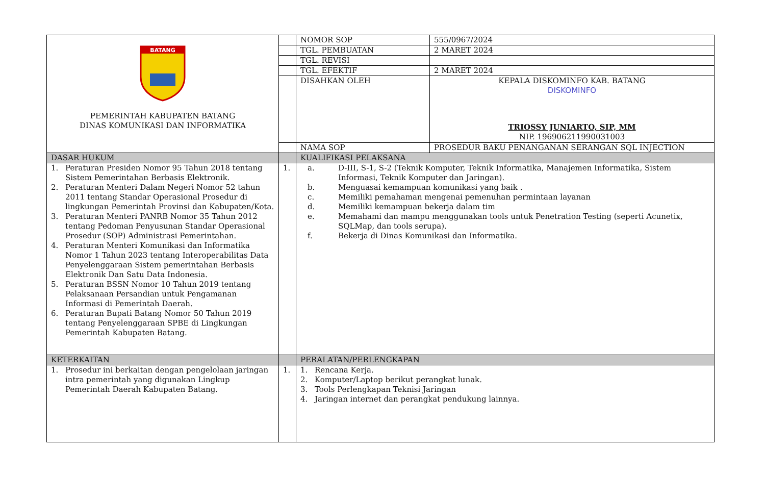| BATANG PEMERINTAH KABUPATEN BATANG DINAS KOMUNIKASI DAN INFORMATIKA | | NOMOR SOP | 555/0967/2024 |
| | | TGL. PEMBUATAN | 2 MARET 2024 |
| | | TGL. REVISI | |
| | | TGL. EFEKTIF | 2 MARET 2024 |
| | | DISAHKAN OLEH | KEPALA DISKOMINFO KAB. BATANG DISKOMINFO TRIOSSY JUNIARTO, SIP, MM NIP. 196906211990031003 |
| | | NAMA SOP | PROSEDUR BAKU PENANGANAN SERANGAN SQL INJECTION |
| DASAR HUKUM | | KUALIFIKASI PELAKSANA | |
| 1. Peraturan Presiden Nomor 95 Tahun 2018 tentang Sistem Pemerintahan Berbasis Elektronik. 2. Peraturan Menteri Dalam Negeri Nomor 52 tahun 2011 tentang Standar Operasional Prosedur di lingkungan Pemerintah Provinsi dan Kabupaten/Kota. 3. Peraturan Menteri PANRB Nomor 35 Tahun 2012 tentang Pedoman Penyusunan Standar Operasional Prosedur (SOP) Administrasi Pemerintahan. 4. Peraturan Menteri Komunikasi dan Informatika Nomor 1 Tahun 2023 tentang Interoperabilitas Data Penyelenggaraan Sistem pemerintahan Berbasis Elektronik Dan Satu Data Indonesia. 5. Peraturan BSSN Nomor 10 Tahun 2019 tentang Pelaksanaan Persandian untuk Pengamanan Informasi di Pemerintah Daerah. 6. Peraturan Bupati Batang Nomor 50 Tahun 2019 tentang Penyelenggaraan SPBE di Lingkungan Pemerintah Kabupaten Batang. | 1. | a. D-III, S-1, S-2 (Teknik Komputer, Teknik Informatika, Manajemen Informatika, Sistem Informasi, Teknik Komputer dan Jaringan). b. Menguasai kemampuan komunikasi yang baik . c. Memiliki pemahaman mengenai pemenuhan permintaan layanan d. Memiliki kemampuan bekerja dalam tim e. Memahami dan mampu menggunakan tools untuk Penetration Testing (seperti Acunetix, SQLMap, dan tools serupa). f. Bekerja di Dinas Komunikasi dan Informatika. | |
| KETERKAITAN | | PERALATAN/PERLENGKAPAN | |
| 1. Prosedur ini berkaitan dengan pengelolaan jaringan intra pemerintah yang digunakan Lingkup Pemerintah Daerah Kabupaten Batang. | 1. | 1. Rencana Kerja. 2. Komputer/Laptop berikut perangkat lunak. 3. Tools Perlengkapan Teknisi Jaringan 4. Jaringan internet dan perangkat pendukung lainnya. | |